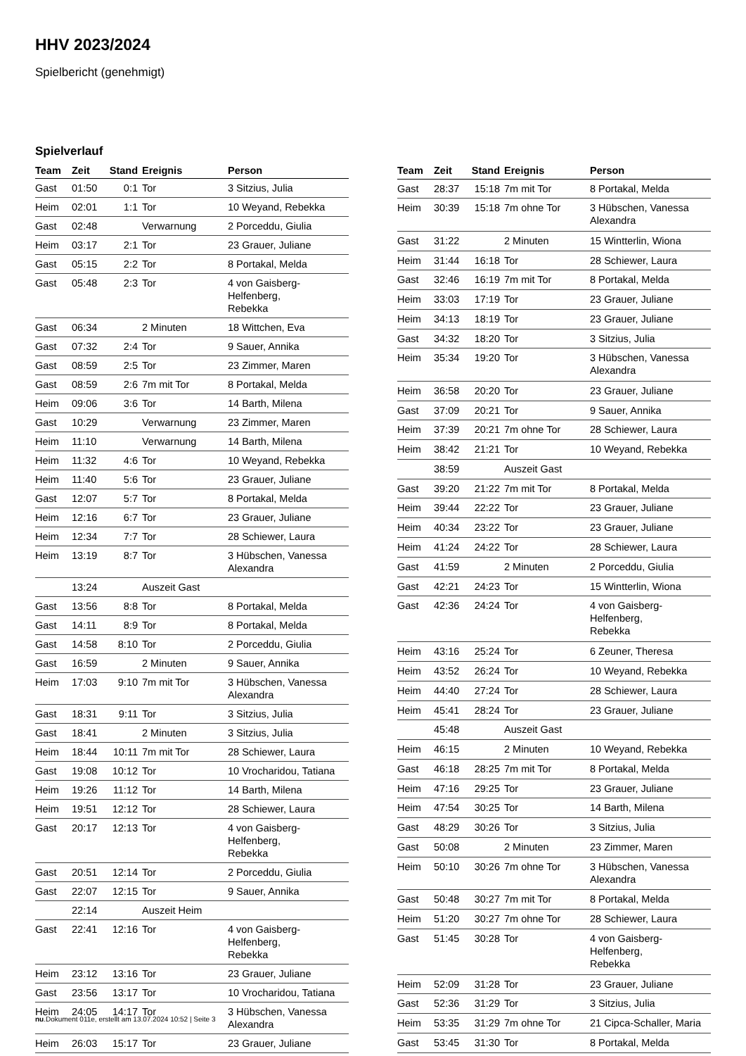HHV 2023/2024
Spielbericht (genehmigt)
Spielverlauf
| Team | Zeit | Stand | Ereignis | Person |
| --- | --- | --- | --- | --- |
| Gast | 01:50 | 0:1 | Tor | 3 Sitzius, Julia |
| Heim | 02:01 | 1:1 | Tor | 10 Weyand, Rebekka |
| Gast | 02:48 | | Verwarnung | 2 Porceddu, Giulia |
| Heim | 03:17 | 2:1 | Tor | 23 Grauer, Juliane |
| Gast | 05:15 | 2:2 | Tor | 8 Portakal, Melda |
| Gast | 05:48 | 2:3 | Tor | 4 von Gaisberg-Helfenberg, Rebekka |
| Gast | 06:34 | | 2 Minuten | 18 Wittchen, Eva |
| Gast | 07:32 | 2:4 | Tor | 9 Sauer, Annika |
| Gast | 08:59 | 2:5 | Tor | 23 Zimmer, Maren |
| Gast | 08:59 | 2:6 | 7m mit Tor | 8 Portakal, Melda |
| Heim | 09:06 | 3:6 | Tor | 14 Barth, Milena |
| Gast | 10:29 | | Verwarnung | 23 Zimmer, Maren |
| Heim | 11:10 | | Verwarnung | 14 Barth, Milena |
| Heim | 11:32 | 4:6 | Tor | 10 Weyand, Rebekka |
| Heim | 11:40 | 5:6 | Tor | 23 Grauer, Juliane |
| Gast | 12:07 | 5:7 | Tor | 8 Portakal, Melda |
| Heim | 12:16 | 6:7 | Tor | 23 Grauer, Juliane |
| Heim | 12:34 | 7:7 | Tor | 28 Schiewer, Laura |
| Heim | 13:19 | 8:7 | Tor | 3 Hübschen, Vanessa Alexandra |
| | 13:24 | | Auszeit Gast | |
| Gast | 13:56 | 8:8 | Tor | 8 Portakal, Melda |
| Gast | 14:11 | 8:9 | Tor | 8 Portakal, Melda |
| Gast | 14:58 | 8:10 | Tor | 2 Porceddu, Giulia |
| Gast | 16:59 | | 2 Minuten | 9 Sauer, Annika |
| Heim | 17:03 | 9:10 | 7m mit Tor | 3 Hübschen, Vanessa Alexandra |
| Gast | 18:31 | 9:11 | Tor | 3 Sitzius, Julia |
| Gast | 18:41 | | 2 Minuten | 3 Sitzius, Julia |
| Heim | 18:44 | 10:11 | 7m mit Tor | 28 Schiewer, Laura |
| Gast | 19:08 | 10:12 | Tor | 10 Vrocharidou, Tatiana |
| Heim | 19:26 | 11:12 | Tor | 14 Barth, Milena |
| Heim | 19:51 | 12:12 | Tor | 28 Schiewer, Laura |
| Gast | 20:17 | 12:13 | Tor | 4 von Gaisberg-Helfenberg, Rebekka |
| Gast | 20:51 | 12:14 | Tor | 2 Porceddu, Giulia |
| Gast | 22:07 | 12:15 | Tor | 9 Sauer, Annika |
| | 22:14 | | Auszeit Heim | |
| Gast | 22:41 | 12:16 | Tor | 4 von Gaisberg-Helfenberg, Rebekka |
| Heim | 23:12 | 13:16 | Tor | 23 Grauer, Juliane |
| Gast | 23:56 | 13:17 | Tor | 10 Vrocharidou, Tatiana |
| Heim | 24:05 | 14:17 | Tor | 3 Hübschen, Vanessa Alexandra |
| Heim | 26:03 | 15:17 | Tor | 23 Grauer, Juliane |
| Team | Zeit | Stand | Ereignis | Person |
| --- | --- | --- | --- | --- |
| Gast | 28:37 | 15:18 | 7m mit Tor | 8 Portakal, Melda |
| Heim | 30:39 | 15:18 | 7m ohne Tor | 3 Hübschen, Vanessa Alexandra |
| Gast | 31:22 | | 2 Minuten | 15 Wintterlin, Wiona |
| Heim | 31:44 | 16:18 | Tor | 28 Schiewer, Laura |
| Gast | 32:46 | 16:19 | 7m mit Tor | 8 Portakal, Melda |
| Heim | 33:03 | 17:19 | Tor | 23 Grauer, Juliane |
| Heim | 34:13 | 18:19 | Tor | 23 Grauer, Juliane |
| Gast | 34:32 | 18:20 | Tor | 3 Sitzius, Julia |
| Heim | 35:34 | 19:20 | Tor | 3 Hübschen, Vanessa Alexandra |
| Heim | 36:58 | 20:20 | Tor | 23 Grauer, Juliane |
| Gast | 37:09 | 20:21 | Tor | 9 Sauer, Annika |
| Heim | 37:39 | 20:21 | 7m ohne Tor | 28 Schiewer, Laura |
| Heim | 38:42 | 21:21 | Tor | 10 Weyand, Rebekka |
| | 38:59 | | Auszeit Gast | |
| Gast | 39:20 | 21:22 | 7m mit Tor | 8 Portakal, Melda |
| Heim | 39:44 | 22:22 | Tor | 23 Grauer, Juliane |
| Heim | 40:34 | 23:22 | Tor | 23 Grauer, Juliane |
| Heim | 41:24 | 24:22 | Tor | 28 Schiewer, Laura |
| Gast | 41:59 | | 2 Minuten | 2 Porceddu, Giulia |
| Gast | 42:21 | 24:23 | Tor | 15 Wintterlin, Wiona |
| Gast | 42:36 | 24:24 | Tor | 4 von Gaisberg-Helfenberg, Rebekka |
| Heim | 43:16 | 25:24 | Tor | 6 Zeuner, Theresa |
| Heim | 43:52 | 26:24 | Tor | 10 Weyand, Rebekka |
| Heim | 44:40 | 27:24 | Tor | 28 Schiewer, Laura |
| Heim | 45:41 | 28:24 | Tor | 23 Grauer, Juliane |
| | 45:48 | | Auszeit Gast | |
| Heim | 46:15 | | 2 Minuten | 10 Weyand, Rebekka |
| Gast | 46:18 | 28:25 | 7m mit Tor | 8 Portakal, Melda |
| Heim | 47:16 | 29:25 | Tor | 23 Grauer, Juliane |
| Heim | 47:54 | 30:25 | Tor | 14 Barth, Milena |
| Gast | 48:29 | 30:26 | Tor | 3 Sitzius, Julia |
| Gast | 50:08 | | 2 Minuten | 23 Zimmer, Maren |
| Heim | 50:10 | 30:26 | 7m ohne Tor | 3 Hübschen, Vanessa Alexandra |
| Gast | 50:48 | 30:27 | 7m mit Tor | 8 Portakal, Melda |
| Heim | 51:20 | 30:27 | 7m ohne Tor | 28 Schiewer, Laura |
| Gast | 51:45 | 30:28 | Tor | 4 von Gaisberg-Helfenberg, Rebekka |
| Heim | 52:09 | 31:28 | Tor | 23 Grauer, Juliane |
| Gast | 52:36 | 31:29 | Tor | 3 Sitzius, Julia |
| Heim | 53:35 | 31:29 | 7m ohne Tor | 21 Cipca-Schaller, Maria |
| Gast | 53:45 | 31:30 | Tor | 8 Portakal, Melda |
nu.Dokument 011e, erstellt am 13.07.2024 10:52 | Seite 3